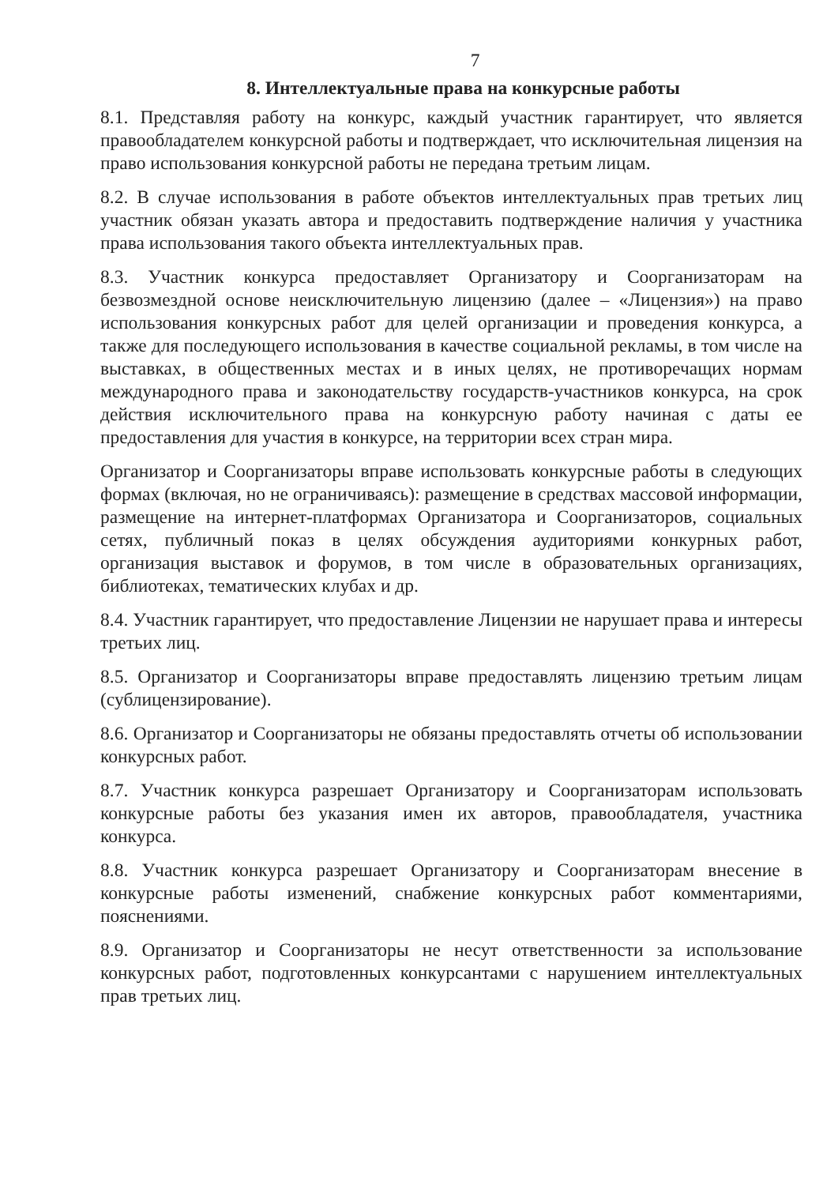7
8. Интеллектуальные права на конкурсные работы
8.1. Представляя работу на конкурс, каждый участник гарантирует, что является правообладателем конкурсной работы и подтверждает, что исключительная лицензия на право использования конкурсной работы не передана третьим лицам.
8.2. В случае использования в работе объектов интеллектуальных прав третьих лиц участник обязан указать автора и предоставить подтверждение наличия у участника права использования такого объекта интеллектуальных прав.
8.3. Участник конкурса предоставляет Организатору и Соорганизаторам на безвозмездной основе неисключительную лицензию (далее – «Лицензия») на право использования конкурсных работ для целей организации и проведения конкурса, а также для последующего использования в качестве социальной рекламы, в том числе на выставках, в общественных местах и в иных целях, не противоречащих нормам международного права и законодательству государств-участников конкурса, на срок действия исключительного права на конкурсную работу начиная с даты ее предоставления для участия в конкурсе, на территории всех стран мира.
Организатор и Соорганизаторы вправе использовать конкурсные работы в следующих формах (включая, но не ограничиваясь): размещение в средствах массовой информации, размещение на интернет-платформах Организатора и Соорганизаторов, социальных сетях, публичный показ в целях обсуждения аудиториями конкурных работ, организация выставок и форумов, в том числе в образовательных организациях, библиотеках, тематических клубах и др.
8.4. Участник гарантирует, что предоставление Лицензии не нарушает права и интересы третьих лиц.
8.5. Организатор и Соорганизаторы вправе предоставлять лицензию третьим лицам (сублицензирование).
8.6. Организатор и Соорганизаторы не обязаны предоставлять отчеты об использовании конкурсных работ.
8.7. Участник конкурса разрешает Организатору и Соорганизаторам использовать конкурсные работы без указания имен их авторов, правообладателя, участника конкурса.
8.8. Участник конкурса разрешает Организатору и Соорганизаторам внесение в конкурсные работы изменений, снабжение конкурсных работ комментариями, пояснениями.
8.9. Организатор и Соорганизаторы не несут ответственности за использование конкурсных работ, подготовленных конкурсантами с нарушением интеллектуальных прав третьих лиц.